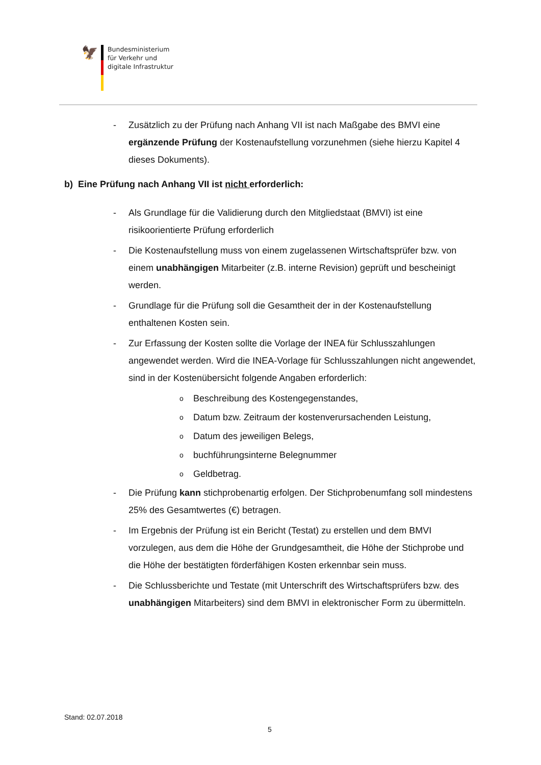🦅
Bundesministerium
für Verkehr und
digitale Infrastruktur
- Zusätzlich zu der Prüfung nach Anhang VII ist nach Maßgabe des BMVI eine ergänzende Prüfung der Kostenaufstellung vorzunehmen (siehe hierzu Kapitel 4 dieses Dokuments).
b) Eine Prüfung nach Anhang VII ist nicht erforderlich:
- Als Grundlage für die Validierung durch den Mitgliedstaat (BMVI) ist eine risikoorientierte Prüfung erforderlich
- Die Kostenaufstellung muss von einem zugelassenen Wirtschaftsprüfer bzw. von einem unabhängigen Mitarbeiter (z.B. interne Revision) geprüft und bescheinigt werden.
- Grundlage für die Prüfung soll die Gesamtheit der in der Kostenaufstellung enthaltenen Kosten sein.
- Zur Erfassung der Kosten sollte die Vorlage der INEA für Schlusszahlungen angewendet werden. Wird die INEA-Vorlage für Schlusszahlungen nicht angewendet, sind in der Kostenübersicht folgende Angaben erforderlich:
o Beschreibung des Kostengegenstandes,
o Datum bzw. Zeitraum der kostenverursachenden Leistung,
o Datum des jeweiligen Belegs,
obuchführungsinterne Belegnummer
o Geldbetrag.
- Die Prüfung kann stichprobenartig erfolgen. Der Stichprobenumfang soll mindestens 25% des Gesamtwertes (€) betragen.
- Im Ergebnis der Prüfung ist ein Bericht (Testat) zu erstellen und dem BMVI vorzulegen, aus dem die Höhe der Grundgesamtheit, die Höhe der Stichprobe und die Höhe der bestätigten förderfähigen Kosten erkennbar sein muss.
- Die Schlussberichte und Testate (mit Unterschrift des Wirtschaftsprüfers bzw. des unabhängigen Mitarbeiters) sind dem BMVI in elektronischer Form zu übermitteln.
Stand: 02.07.2018
5